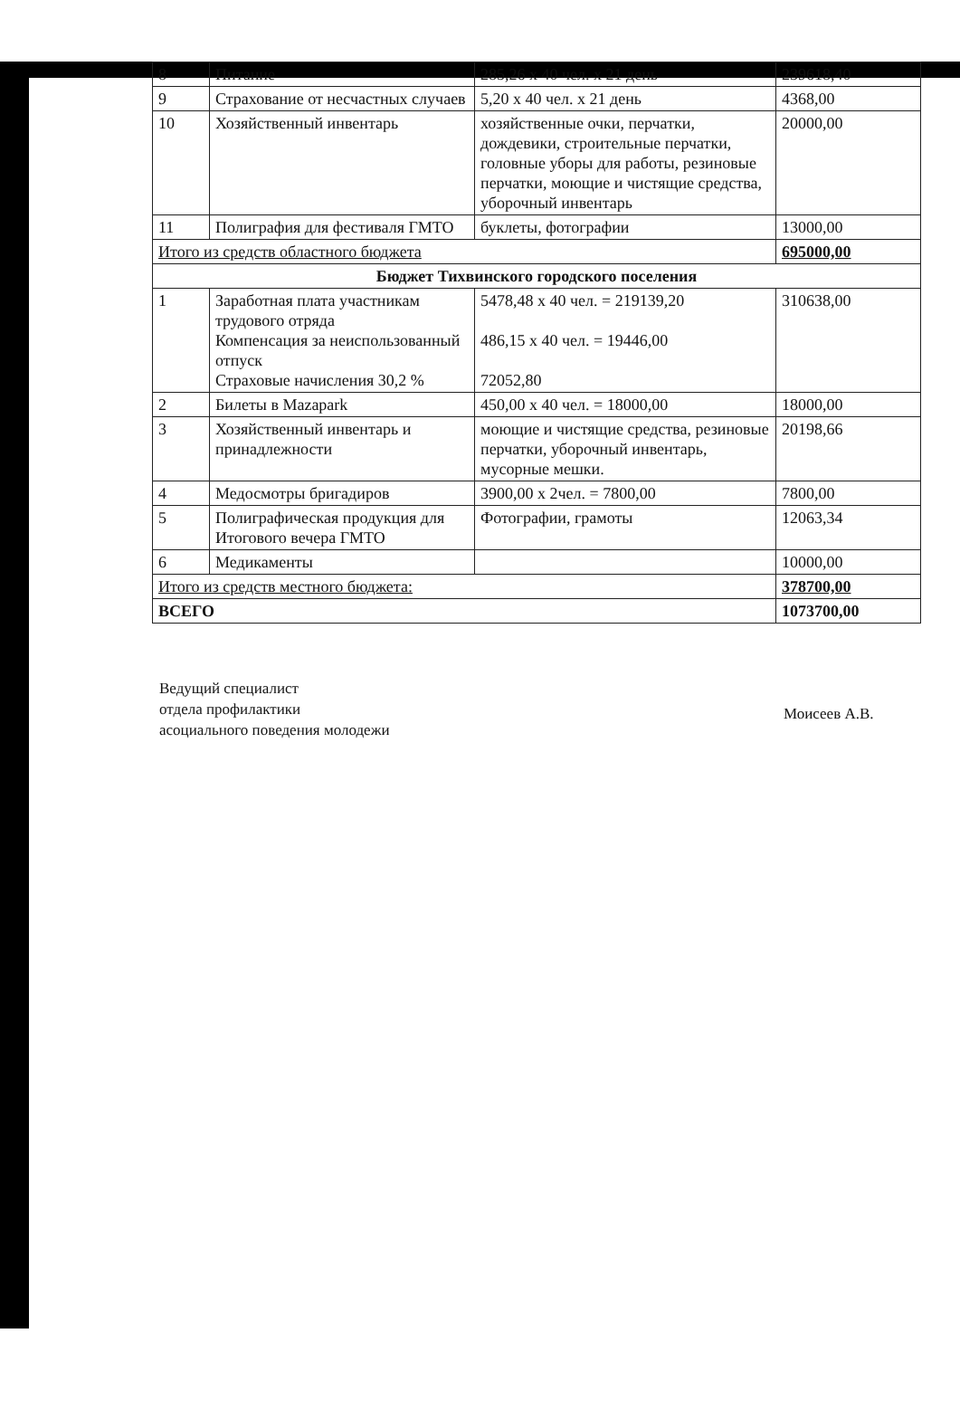| 8 | Питание | 285,26 х 40 чел. х 21 день | 239618,40 |
| 9 | Страхование от несчастных случаев | 5,20 х 40 чел. х 21 день | 4368,00 |
| 10 | Хозяйственный инвентарь | хозяйственные очки, перчатки, дождевики, строительные перчатки, головные уборы для работы, резиновые перчатки, моющие и чистящие средства, уборочный инвентарь | 20000,00 |
| 11 | Полиграфия для фестиваля ГМТО | буклеты, фотографии | 13000,00 |
| Итого из средств областного бюджета | | | 695000,00 |
| Бюджет Тихвинского городского поселения | | | |
| 1 | Заработная плата участникам трудового отряда Компенсация за неиспользованный отпуск Страховые начисления 30,2 % | 5478,48 х 40 чел. = 219139,20 486,15 х 40 чел. = 19446,00 72052,80 | 310638,00 |
| 2 | Билеты в Mazapark | 450,00 х 40 чел. = 18000,00 | 18000,00 |
| 3 | Хозяйственный инвентарь и принадлежности | моющие и чистящие средства, резиновые перчатки, уборочный инвентарь, мусорные мешки. | 20198,66 |
| 4 | Медосмотры бригадиров | 3900,00 х 2чел. = 7800,00 | 7800,00 |
| 5 | Полиграфическая продукция для Итогового вечера ГМТО | Фотографии, грамоты | 12063,34 |
| 6 | Медикаменты | | 10000,00 |
| Итого из средств местного бюджета: | | | 378700,00 |
| ВСЕГО | | | 1073700,00 |
Ведущий специалист
отдела профилактики
асоциального поведения молодежи
Моисеев А.В.